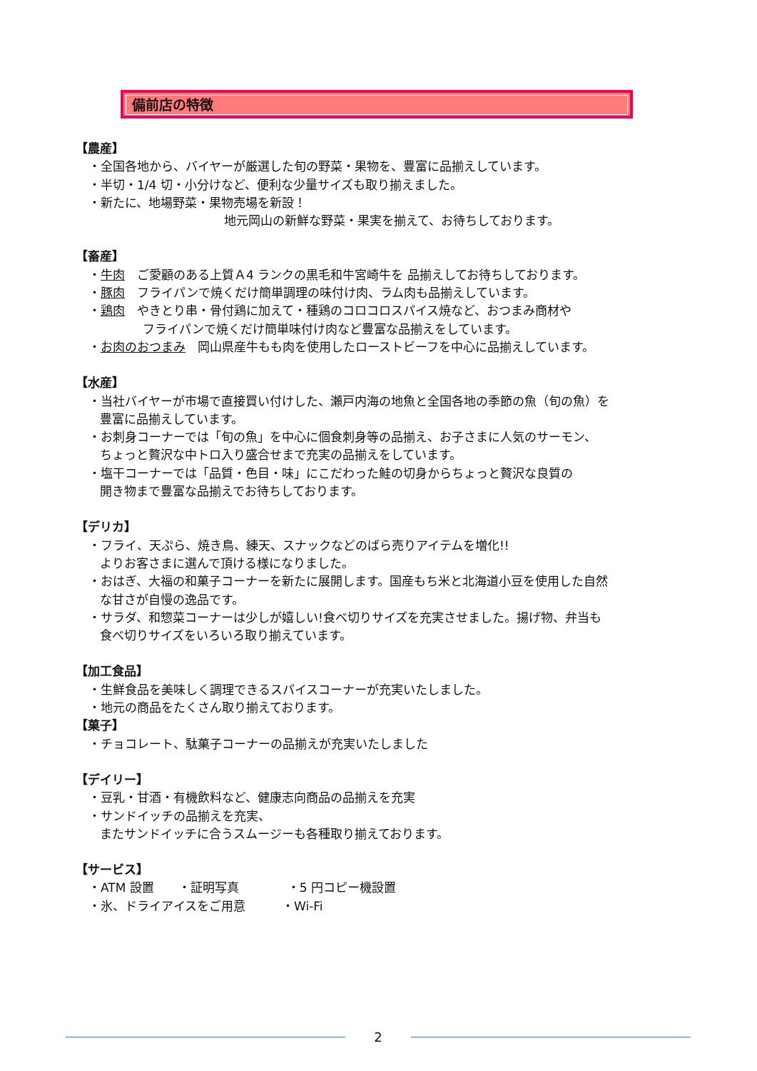備前店の特徴
【農産】
・全国各地から、バイヤーが厳選した旬の野菜・果物を、豊富に品揃えしています。
・半切・1/4 切・小分けなど、便利な少量サイズも取り揃えました。
・新たに、地場野菜・果物売場を新設！
地元岡山の新鮮な野菜・果実を揃えて、お待ちしております。
【畜産】
・牛肉　ご愛顧のある上質Ａ4 ランクの黒毛和牛宮崎牛を 品揃えしてお待ちしております。
・豚肉　フライパンで焼くだけ簡単調理の味付け肉、ラム肉も品揃えしています。
・鶏肉　やきとり串・骨付鶏に加えて・種鶏のコロコロスパイス焼など、おつまみ商材や
フライパンで焼くだけ簡単味付け肉など豊富な品揃えをしています。
・お肉のおつまみ　岡山県産牛もも肉を使用したローストビーフを中心に品揃えしています。
【水産】
・当社バイヤーが市場で直接買い付けした、瀬戸内海の地魚と全国各地の季節の魚（旬の魚）を
豊富に品揃えしています。
・お刺身コーナーでは「旬の魚」を中心に個食刺身等の品揃え、お子さまに人気のサーモン、
ちょっと贅沢な中トロ入り盛合せまで充実の品揃えをしています。
・塩干コーナーでは「品質・色目・味」にこだわった鮭の切身からちょっと贅沢な良質の
開き物まで豊富な品揃えでお待ちしております。
【デリカ】
・フライ、天ぷら、焼き鳥、練天、スナックなどのばら売りアイテムを増化!!
よりお客さまに選んで頂ける様になりました。
・おはぎ、大福の和菓子コーナーを新たに展開します。国産もち米と北海道小豆を使用した自然
な甘さが自慢の逸品です。
・サラダ、和惣菜コーナーは少しが嬉しい!食べ切りサイズを充実させました。揚げ物、弁当も
食べ切りサイズをいろいろ取り揃えています。
【加工食品】
・生鮮食品を美味しく調理できるスパイスコーナーが充実いたしました。
・地元の商品をたくさん取り揃えております。
【菓子】
・チョコレート、駄菓子コーナーの品揃えが充実いたしました
【デイリー】
・豆乳・甘酒・有機飲料など、健康志向商品の品揃えを充実
・サンドイッチの品揃えを充実、
またサンドイッチに合うスムージーも各種取り揃えております。
【サービス】
・ATM 設置　　・証明写真　　　　・5 円コピー機設置
・氷、ドライアイスをご用意　　　・Wi-Fi
2